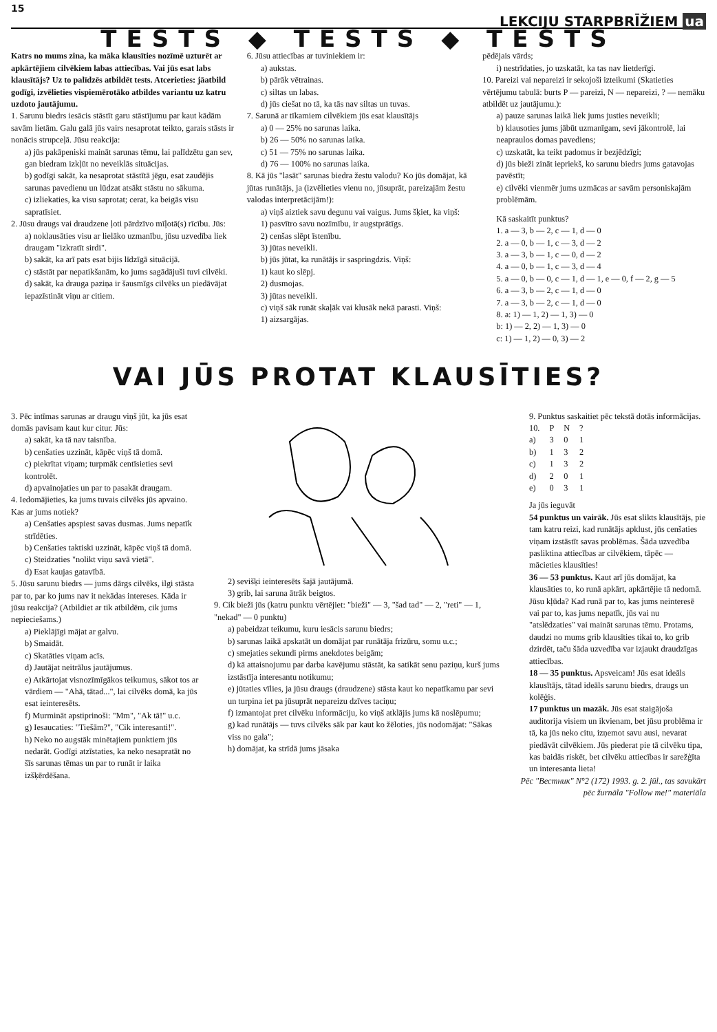15 LEKCIJU STARPBRĪŽIEM ua
TESTS ◆ TESTS ◆ TESTS
Katrs no mums zina, ka māka klausīties nozīmē uzturēt ar apkārtējiem cilvēkiem labas attiecības. Vai jūs esat labs klausītājs? Uz to palīdzēs atbildēt tests. Atcerieties: jāatbild godīgi, izvēlieties vispiemērotāko atbildes variantu uz katru uzdoto jautājumu.
1. Sarunu biedrs iesācis stāstīt garu stāstījumu par kaut kādām savām lietām. Galu galā jūs vairs nesaprotat teikto, garais stāsts ir nonācis strupceļā. Jūsu reakcija:
a) jūs pakāpeniski maināt sarunas tēmu, lai palīdzētu gan sev, gan biedram izkļūt no neveiklās situācijas.
b) godīgi sakāt, ka nesaprotat stāstītā jēgu, esat zaudējis sarunas pavedienu un lūdzat atsākt stāstu no sākuma.
c) izliekaties, ka visu saprotat; cerat, ka beigās visu sapratīsiet.
2. Jūsu draugs vai draudzene ļoti pārdzīvo mīļotā(s) rīcību. Jūs:
a) noklausāties visu ar lielāko uzmanību, jūsu uzvedība liek draugam "izkratīt sirdi".
b) sakāt, ka arī pats esat bijis līdzīgā situācijā.
c) stāstāt par nepatikšanām, ko jums sagādājuši tuvi cilvēki.
d) sakāt, ka drauga paziņa ir šausmīgs cilvēks un piedāvājat iepazīstināt viņu ar citiem.
6. Jūsu attiecības ar tuviniekiem ir:
a) aukstas.
b) pārāk vētrainas.
c) siltas un labas.
d) jūs ciešat no tā, ka tās nav siltas un tuvas.
7. Sarunā ar tīkamiem cilvēkiem jūs esat klausītājs
a) 0 — 25% no sarunas laika.
b) 26 — 50% no sarunas laika.
c) 51 — 75% no sarunas laika.
d) 76 — 100% no sarunas laika.
8. Kā jūs "lasāt" sarunas biedra žestu valodu? Ko jūs domājat, kā jūtas runātājs, ja (izvēlieties vienu no, jūsuprāt, pareizajām žestu valodas interpretācijām!):
a) viņš aiztiek savu degunu vai vaigus. Jums šķiet, ka viņš:
1) pasvītro savu nozīmību, ir augstprātīgs.
2) cenšas slēpt īstenību.
3) jūtas neveikli.
b) jūs jūtat, ka runātājs ir saspringdzis. Viņš:
1) kaut ko slēpj.
2) dusmojas.
3) jūtas neveikli.
c) viņš sāk runāt skaļāk vai klusāk nekā parasti. Viņš:
1) aizsargājas.
pēdējais vārds;
i) nestrīdaties, jo uzskatāt, ka tas nav lietderīgi.
10. Pareizi vai nepareizi ir sekojoši izteikumi (Skatieties vērtējumu tabulā: burts P — pareizi, N — nepareizi, ? — nemāku atbildēt uz jautājumu.):
a) pauze sarunas laikā liek jums justies neveikli;
b) klausoties jums jābūt uzmanīgam, sevi jākontrolē, lai neapraulos domas pavediens;
c) uzskatāt, ka teikt padomus ir bezjēdzīgi;
d) jūs bieži zināt iepriekš, ko sarunu biedrs jums gatavojas pavēstīt;
e) cilvēki vienmēr jums uzmācas ar savām personiskajām problēmām.
Kā saskaitīt punktus?
1. a — 3, b — 2, c — 1, d — 0
2. a — 0, b — 1, c — 3, d — 2
3. a — 3, b — 1, c — 0, d — 2
4. a — 0, b — 1, c — 3, d — 4
5. a — 0, b — 0, c — 1, d — 1, e — 0, f — 2, g — 5
6. a — 3, b — 2, c — 1, d — 0
7. a — 3, b — 2, c — 1, d — 0
8. a: 1) — 1, 2) — 1, 3) — 0
b: 1) — 2, 2) — 1, 3) — 0
c: 1) — 1, 2) — 0, 3) — 2
VAI JŪS PROTAT KLAUSĪTIES?
3. Pēc intīmas sarunas ar draugu viņš jūt, ka jūs esat domās pavisam kaut kur citur. Jūs:
a) sakāt, ka tā nav taisnība.
b) cenšaties uzzināt, kāpēc viņš tā domā.
c) piekrītat viņam; turpmāk centīsieties sevi kontrolēt.
d) apvainojaties un par to pasakāt draugam.
4. Iedomājieties, ka jums tuvais cilvēks jūs apvaino. Kas ar jums notiek?
a) Cenšaties apspiest savas dusmas. Jums nepatīk strīdēties.
b) Cenšaties taktiski uzzināt, kāpēc viņš tā domā.
c) Steidzaties "nolikt viņu savā vietā".
d) Esat kaujas gatavībā.
5. Jūsu sarunu biedrs — jums dārgs cilvēks, ilgi stāsta par to, par ko jums nav it nekādas intereses. Kāda ir jūsu reakcija? (Atbildiet ar tik atbildēm, cik jums nepieciešams.)
a) Pieklājīgi mājat ar galvu.
b) Smaidāt.
c) Skatāties viņam acīs.
d) Jautājat neitrālus jautājumus.
e) Atkārtojat visnozīmīgākos teikumus, sākot tos ar vārdiem — "Ahā, tātad...", lai cilvēks domā, ka jūs esat ieinteresēts.
f) Murmināt apstiprinoši: "Mm", "Ak tā!" u.c.
g) Iesaucaties: "Tiešām?", "Cik interesanti!".
h) Neko no augstāk minētajiem punktiem jūs nedarāt. Godīgi atzīstaties, ka neko nesapratāt no šīs sarunas tēmas un par to runāt ir laika izšķērdēšana.
2) sevišķi ieinteresēts šajā jautājumā.
3) grib, lai saruna ātrāk beigtos.
9. Cik bieži jūs (katru punktu vērtējiet: "bieži" — 3, "šad tad" — 2, "reti" — 1, "nekad" — 0 punktu)
a) pabeidzat teikumu, kuru iesācis sarunu biedrs;
b) sarunas laikā apskatāt un domājat par runātāja frizūru, somu u.c.;
c) smejaties sekundi pirms anekdotes beigām;
d) kā attaisnojumu par darba kavējumu stāstāt, ka satikāt senu paziņu, kurš jums izstāstīja interesantu notikumu;
e) jūtaties vīlies, ja jūsu draugs (draudzene) stāsta kaut ko nepatīkamu par sevi un turpina iet pa jūsuprāt nepareizu dzīves taciņu;
f) izmantojat pret cilvēku informāciju, ko viņš atklājis jums kā noslēpumu;
g) kad runātājs — tuvs cilvēks sāk par kaut ko žēloties, jūs nodomājat: "Sākas viss no gala";
h) domājat, ka strīdā jums jāsaka
9. Punktus saskaitiet pēc tekstā dotās informācijas.
| 10. | P | N | ? |
| --- | --- | --- | --- |
| a) | 3 | 0 | 1 |
| b) | 1 | 3 | 2 |
| c) | 1 | 3 | 2 |
| d) | 2 | 0 | 1 |
| e) | 0 | 3 | 1 |
Ja jūs ieguvāt
54 punktus un vairāk. Jūs esat slikts klausītājs, pie tam katru reizi, kad runātājs apklust, jūs cenšaties viņam izstāstīt savas problēmas. Šāda uzvedība pasliktina attiecības ar cilvēkiem, tāpēc — mācieties klausīties!
36 — 53 punktus. Kaut arī jūs domājat, ka klausāties to, ko runā apkārt, apkārtējie tā nedomā. Jūsu kļūda? Kad runā par to, kas jums neinteresē vai par to, kas jums nepatīk, jūs vai nu "atslēdzaties" vai maināt sarunas tēmu. Protams, daudzi no mums grib klausīties tikai to, ko grib dzirdēt, taču šāda uzvedība var izjaukt draudzīgas attiecības.
18 — 35 punktus. Apsveicam! Jūs esat ideāls klausītājs, tātad ideāls sarunu biedrs, draugs un kolēģis.
17 punktus un mazāk. Jūs esat staigājoša auditorija visiem un ikvienam, bet jūsu problēma ir tā, ka jūs neko citu, izņemot savu ausi, nevarat piedāvāt cilvēkiem. Jūs piederat pie tā cilvēku tipa, kas baidās riskēt, bet cilvēku attiecības ir sarežģīta un interesanta lieta!
Pēc "Вестник" N°2 (172) 1993. g. 2. jūl., tas savukārt pēc žurnāla "Follow me!" materiāla